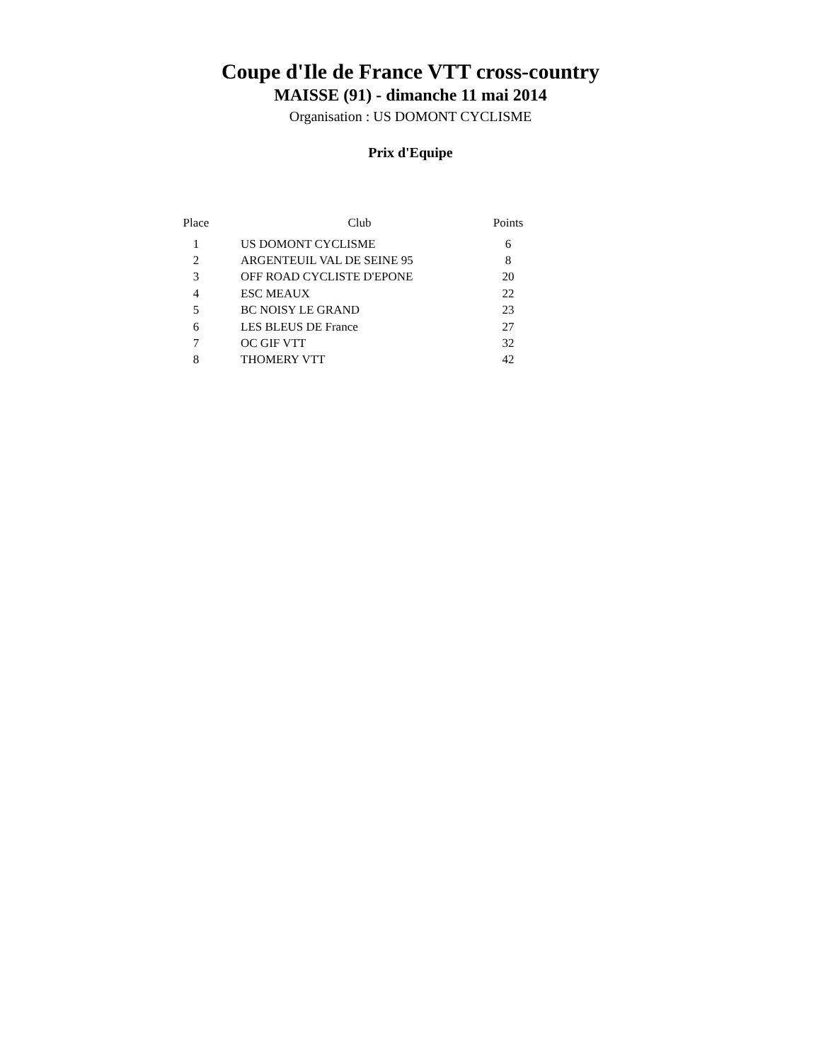Coupe d'Ile de France VTT cross-country
MAISSE (91) - dimanche 11 mai 2014
Organisation : US DOMONT CYCLISME
Prix d'Equipe
| Place | Club | Points |
| --- | --- | --- |
| 1 | US DOMONT CYCLISME | 6 |
| 2 | ARGENTEUIL VAL DE SEINE 95 | 8 |
| 3 | OFF ROAD CYCLISTE D'EPONE | 20 |
| 4 | ESC MEAUX | 22 |
| 5 | BC NOISY LE GRAND | 23 |
| 6 | LES BLEUS DE France | 27 |
| 7 | OC GIF VTT | 32 |
| 8 | THOMERY VTT | 42 |